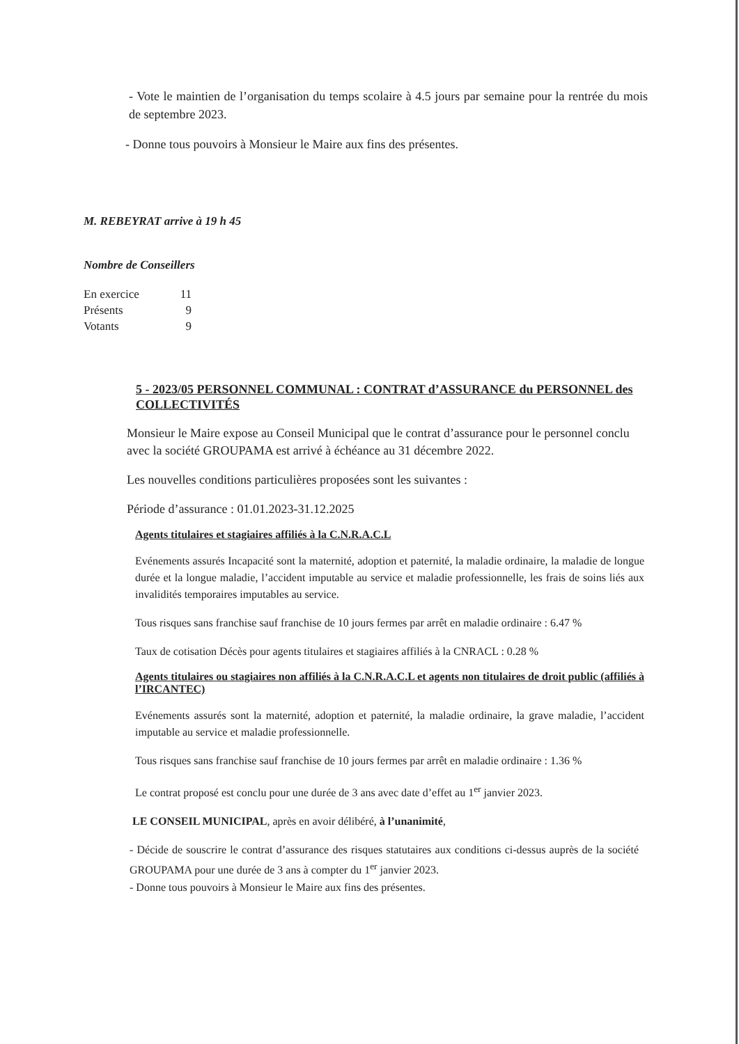- Vote le maintien de l’organisation du temps scolaire à 4.5 jours par semaine pour la rentrée du mois de septembre 2023.
- Donne tous pouvoirs à Monsieur le Maire aux fins des présentes.
M. REBEYRAT arrive à 19 h 45
Nombre de Conseillers
| En exercice | 11 |
| Présents | 9 |
| Votants | 9 |
5 - 2023/05 PERSONNEL COMMUNAL : CONTRAT d’ASSURANCE du PERSONNEL des COLLECTIVITÉS
Monsieur le Maire expose au Conseil Municipal que le contrat d’assurance pour le personnel conclu avec la société GROUPAMA est arrivé à échéance au 31 décembre 2022.
Les nouvelles conditions particulières proposées sont les suivantes :
Période d’assurance : 01.01.2023-31.12.2025
Agents titulaires et stagiaires affiliés à la C.N.R.A.C.L
Evénements assurés Incapacité sont la maternité, adoption et paternité, la maladie ordinaire, la maladie de longue durée et la longue maladie, l’accident imputable au service et maladie professionnelle, les frais de soins liés aux invalidités temporaires imputables au service.
Tous risques sans franchise sauf franchise de 10 jours fermes par arrêt en maladie ordinaire : 6.47 %
Taux de cotisation Décès pour agents titulaires et stagiaires affiliés à la CNRACL : 0.28 %
Agents titulaires ou stagiaires non affiliés à la C.N.R.A.C.L et agents non titulaires de droit public (affiliés à l’IRCANTEC)
Evénements assurés sont la maternité, adoption et paternité, la maladie ordinaire, la grave maladie, l’accident imputable au service et maladie professionnelle.
Tous risques sans franchise sauf franchise de 10 jours fermes par arrêt en maladie ordinaire : 1.36 %
Le contrat proposé est conclu pour une durée de 3 ans avec date d’effet au 1<sup>er</sup> janvier 2023.
LE CONSEIL MUNICIPAL, après en avoir délibéré, à l’unanimité,
- Décide de souscrire le contrat d’assurance des risques statutaires aux conditions ci-dessus auprès de la société GROUPAMA pour une durée de 3 ans à compter du 1<sup>er</sup> janvier 2023.
- Donne tous pouvoirs à Monsieur le Maire aux fins des présentes.